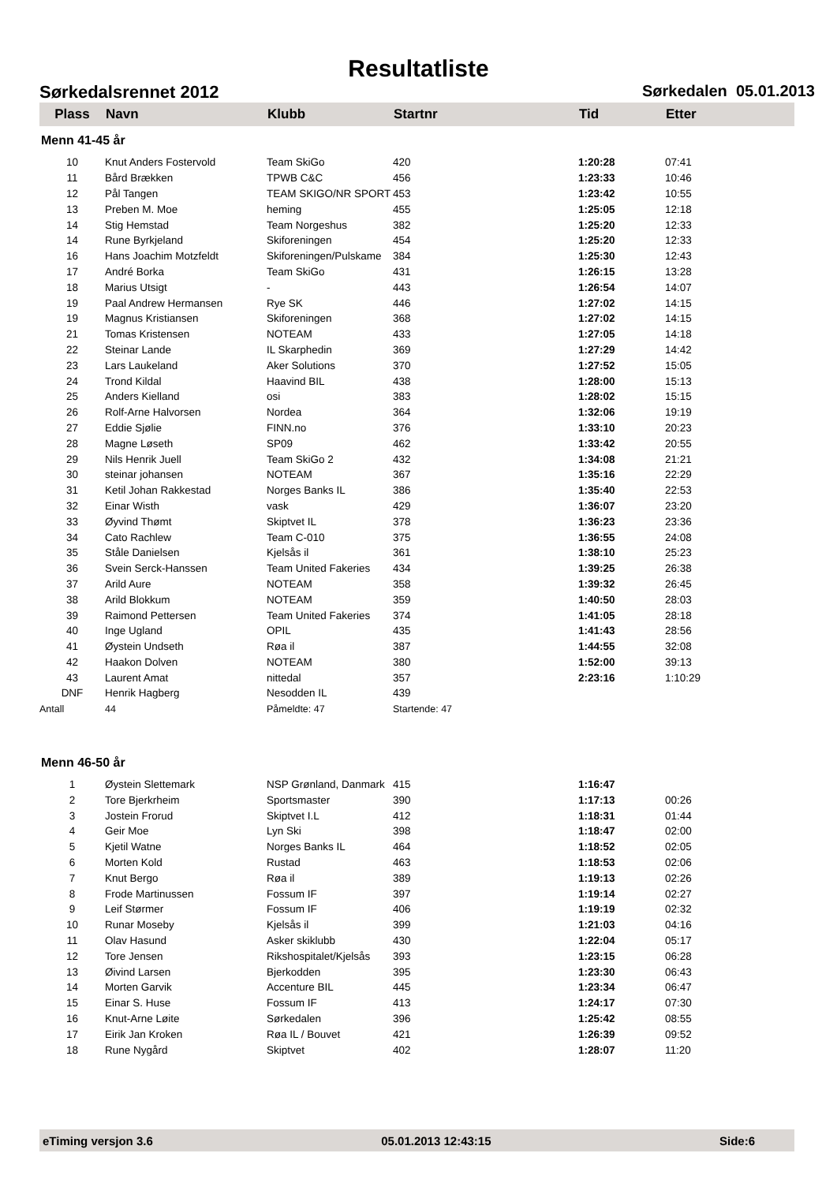Resultatliste
Sørkedalsrennet 2012 Sørkedalen 05.01.2013
| Plass | Navn | Klubb | Startnr | Tid | Etter |
| --- | --- | --- | --- | --- | --- |
| Menn 41-45 år | | | | | |
| 10 | Knut Anders Fostervold | Team SkiGo | 420 | 1:20:28 | 07:41 |
| 11 | Bård Brækken | TPWB C&C | 456 | 1:23:33 | 10:46 |
| 12 | Pål Tangen | TEAM SKIGO/NR SPORT | 453 | 1:23:42 | 10:55 |
| 13 | Preben M. Moe | heming | 455 | 1:25:05 | 12:18 |
| 14 | Stig Hemstad | Team Norgeshus | 382 | 1:25:20 | 12:33 |
| 14 | Rune Byrkjeland | Skiforeningen | 454 | 1:25:20 | 12:33 |
| 16 | Hans Joachim Motzfeldt | Skiforeningen/Pulskame | 384 | 1:25:30 | 12:43 |
| 17 | André Borka | Team SkiGo | 431 | 1:26:15 | 13:28 |
| 18 | Marius Utsigt | - | 443 | 1:26:54 | 14:07 |
| 19 | Paal Andrew Hermansen | Rye SK | 446 | 1:27:02 | 14:15 |
| 19 | Magnus Kristiansen | Skiforeningen | 368 | 1:27:02 | 14:15 |
| 21 | Tomas Kristensen | NOTEAM | 433 | 1:27:05 | 14:18 |
| 22 | Steinar Lande | IL Skarphedin | 369 | 1:27:29 | 14:42 |
| 23 | Lars Laukeland | Aker Solutions | 370 | 1:27:52 | 15:05 |
| 24 | Trond Kildal | Haavind BIL | 438 | 1:28:00 | 15:13 |
| 25 | Anders Kielland | osi | 383 | 1:28:02 | 15:15 |
| 26 | Rolf-Arne Halvorsen | Nordea | 364 | 1:32:06 | 19:19 |
| 27 | Eddie Sjølie | FINN.no | 376 | 1:33:10 | 20:23 |
| 28 | Magne Løseth | SP09 | 462 | 1:33:42 | 20:55 |
| 29 | Nils Henrik Juell | Team SkiGo 2 | 432 | 1:34:08 | 21:21 |
| 30 | steinar johansen | NOTEAM | 367 | 1:35:16 | 22:29 |
| 31 | Ketil Johan Rakkestad | Norges Banks IL | 386 | 1:35:40 | 22:53 |
| 32 | Einar Wisth | vask | 429 | 1:36:07 | 23:20 |
| 33 | Øyvind Thømt | Skiptvet IL | 378 | 1:36:23 | 23:36 |
| 34 | Cato Rachlew | Team C-010 | 375 | 1:36:55 | 24:08 |
| 35 | Ståle Danielsen | Kjelsås il | 361 | 1:38:10 | 25:23 |
| 36 | Svein Serck-Hanssen | Team United Fakeries | 434 | 1:39:25 | 26:38 |
| 37 | Arild Aure | NOTEAM | 358 | 1:39:32 | 26:45 |
| 38 | Arild Blokkum | NOTEAM | 359 | 1:40:50 | 28:03 |
| 39 | Raimond Pettersen | Team United Fakeries | 374 | 1:41:05 | 28:18 |
| 40 | Inge Ugland | OPIL | 435 | 1:41:43 | 28:56 |
| 41 | Øystein Undseth | Røa il | 387 | 1:44:55 | 32:08 |
| 42 | Haakon Dolven | NOTEAM | 380 | 1:52:00 | 39:13 |
| 43 | Laurent Amat | nittedal | 357 | 2:23:16 | 1:10:29 |
| DNF | Henrik Hagberg | Nesodden IL | 439 | | |
| Antall | 44 | Påmeldte: 47 | Startende: 47 | | |
| Menn 46-50 år | | | | | |
| 1 | Øystein Slettemark | NSP Grønland, Danmark | 415 | 1:16:47 | |
| 2 | Tore Bjerkrheim | Sportsmaster | 390 | 1:17:13 | 00:26 |
| 3 | Jostein Frorud | Skiptvet I.L | 412 | 1:18:31 | 01:44 |
| 4 | Geir Moe | Lyn Ski | 398 | 1:18:47 | 02:00 |
| 5 | Kjetil Watne | Norges Banks IL | 464 | 1:18:52 | 02:05 |
| 6 | Morten Kold | Rustad | 463 | 1:18:53 | 02:06 |
| 7 | Knut Bergo | Røa il | 389 | 1:19:13 | 02:26 |
| 8 | Frode Martinussen | Fossum IF | 397 | 1:19:14 | 02:27 |
| 9 | Leif Størmer | Fossum IF | 406 | 1:19:19 | 02:32 |
| 10 | Runar Moseby | Kjelsås il | 399 | 1:21:03 | 04:16 |
| 11 | Olav Hasund | Asker skiklubb | 430 | 1:22:04 | 05:17 |
| 12 | Tore Jensen | Rikshospitalet/Kjelsås | 393 | 1:23:15 | 06:28 |
| 13 | Øivind Larsen | Bjerkodden | 395 | 1:23:30 | 06:43 |
| 14 | Morten Garvik | Accenture BIL | 445 | 1:23:34 | 06:47 |
| 15 | Einar S. Huse | Fossum IF | 413 | 1:24:17 | 07:30 |
| 16 | Knut-Arne Løite | Sørkedalen | 396 | 1:25:42 | 08:55 |
| 17 | Eirik Jan Kroken | Røa IL / Bouvet | 421 | 1:26:39 | 09:52 |
| 18 | Rune Nygård | Skiptvet | 402 | 1:28:07 | 11:20 |
eTiming versjon 3.6 05.01.2013 12:43:15 Side:6